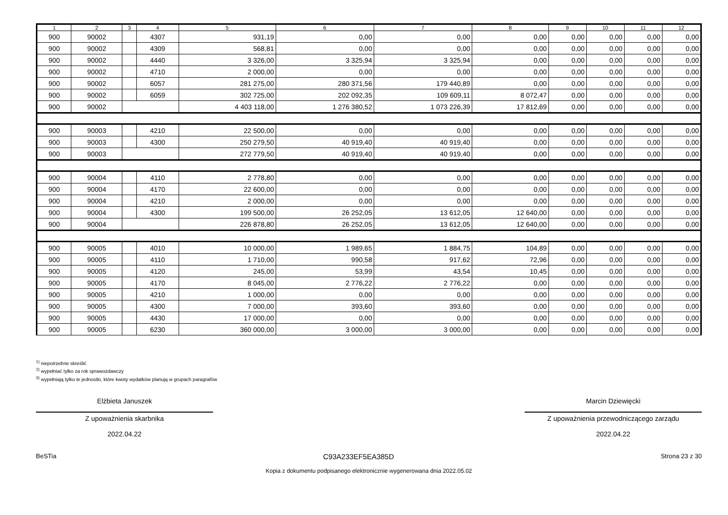| 1 | 2 | 3 | 4 | 5 | 6 | 7 | 8 | 9 | 10 | 11 | 12 |
| --- | --- | --- | --- | --- | --- | --- | --- | --- | --- | --- | --- |
| 900 | 90002 | | 4307 | 931,19 | 0,00 | 0,00 | 0,00 | 0,00 | 0,00 | 0,00 | 0,00 |
| 900 | 90002 | | 4309 | 568,81 | 0,00 | 0,00 | 0,00 | 0,00 | 0,00 | 0,00 | 0,00 |
| 900 | 90002 | | 4440 | 3 326,00 | 3 325,94 | 3 325,94 | 0,00 | 0,00 | 0,00 | 0,00 | 0,00 |
| 900 | 90002 | | 4710 | 2 000,00 | 0,00 | 0,00 | 0,00 | 0,00 | 0,00 | 0,00 | 0,00 |
| 900 | 90002 | | 6057 | 281 275,00 | 280 371,56 | 179 440,89 | 0,00 | 0,00 | 0,00 | 0,00 | 0,00 |
| 900 | 90002 | | 6059 | 302 725,00 | 202 092,35 | 109 609,11 | 8 072,47 | 0,00 | 0,00 | 0,00 | 0,00 |
| 900 | 90002 | | | 4 403 118,00 | 1 276 380,52 | 1 073 226,39 | 17 812,69 | 0,00 | 0,00 | 0,00 | 0,00 |
| 900 | 90003 | | 4210 | 22 500,00 | 0,00 | 0,00 | 0,00 | 0,00 | 0,00 | 0,00 | 0,00 |
| 900 | 90003 | | 4300 | 250 279,50 | 40 919,40 | 40 919,40 | 0,00 | 0,00 | 0,00 | 0,00 | 0,00 |
| 900 | 90003 | | | 272 779,50 | 40 919,40 | 40 919,40 | 0,00 | 0,00 | 0,00 | 0,00 | 0,00 |
| 900 | 90004 | | 4110 | 2 778,80 | 0,00 | 0,00 | 0,00 | 0,00 | 0,00 | 0,00 | 0,00 |
| 900 | 90004 | | 4170 | 22 600,00 | 0,00 | 0,00 | 0,00 | 0,00 | 0,00 | 0,00 | 0,00 |
| 900 | 90004 | | 4210 | 2 000,00 | 0,00 | 0,00 | 0,00 | 0,00 | 0,00 | 0,00 | 0,00 |
| 900 | 90004 | | 4300 | 199 500,00 | 26 252,05 | 13 612,05 | 12 640,00 | 0,00 | 0,00 | 0,00 | 0,00 |
| 900 | 90004 | | | 226 878,80 | 26 252,05 | 13 612,05 | 12 640,00 | 0,00 | 0,00 | 0,00 | 0,00 |
| 900 | 90005 | | 4010 | 10 000,00 | 1 989,65 | 1 884,75 | 104,89 | 0,00 | 0,00 | 0,00 | 0,00 |
| 900 | 90005 | | 4110 | 1 710,00 | 990,58 | 917,62 | 72,96 | 0,00 | 0,00 | 0,00 | 0,00 |
| 900 | 90005 | | 4120 | 245,00 | 53,99 | 43,54 | 10,45 | 0,00 | 0,00 | 0,00 | 0,00 |
| 900 | 90005 | | 4170 | 8 045,00 | 2 776,22 | 2 776,22 | 0,00 | 0,00 | 0,00 | 0,00 | 0,00 |
| 900 | 90005 | | 4210 | 1 000,00 | 0,00 | 0,00 | 0,00 | 0,00 | 0,00 | 0,00 | 0,00 |
| 900 | 90005 | | 4300 | 7 000,00 | 393,60 | 393,60 | 0,00 | 0,00 | 0,00 | 0,00 | 0,00 |
| 900 | 90005 | | 4430 | 17 000,00 | 0,00 | 0,00 | 0,00 | 0,00 | 0,00 | 0,00 | 0,00 |
| 900 | 90005 | | 6230 | 360 000,00 | 3 000,00 | 3 000,00 | 0,00 | 0,00 | 0,00 | 0,00 | 0,00 |
<sup>1)</sup> niepotrzebne skreślić
<sup>2)</sup> wypełniać tylko za rok sprawozdawczy
<sup>3)</sup> wypełniają tylko te jednostki, które kwoty wydatków planują w grupach paragrafów
Elżbieta Januszek
Z upoważnienia skarbnika
2022.04.22
Marcin Dziewięcki
Z upoważnienia przewodniczącego zarządu
2022.04.22
BeSTia C93A233EF5EA385D Strona 23 z 30
Kopia z dokumentu podpisanego elektronicznie wygenerowana dnia 2022.05.02